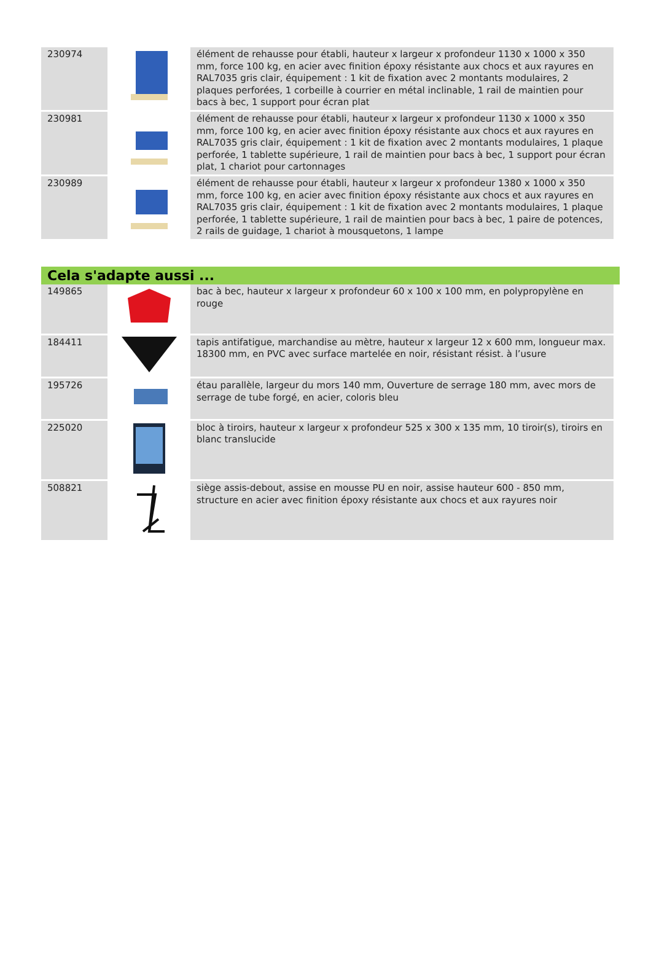| 230974 | | élément de rehausse pour établi, hauteur x largeur x profondeur 1130 x 1000 x 350 mm, force 100 kg, en acier avec finition époxy résistante aux chocs et aux rayures en RAL7035 gris clair, équipement : 1 kit de fixation avec 2 montants modulaires, 2 plaques perforées, 1 corbeille à courrier en métal inclinable, 1 rail de maintien pour bacs à bec, 1 support pour écran plat |
| 230981 | | élément de rehausse pour établi, hauteur x largeur x profondeur 1130 x 1000 x 350 mm, force 100 kg, en acier avec finition époxy résistante aux chocs et aux rayures en RAL7035 gris clair, équipement : 1 kit de fixation avec 2 montants modulaires, 1 plaque perforée, 1 tablette supérieure, 1 rail de maintien pour bacs à bec, 1 support pour écran plat, 1 chariot pour cartonnages |
| 230989 | | élément de rehausse pour établi, hauteur x largeur x profondeur 1380 x 1000 x 350 mm, force 100 kg, en acier avec finition époxy résistante aux chocs et aux rayures en RAL7035 gris clair, équipement : 1 kit de fixation avec 2 montants modulaires, 1 plaque perforée, 1 tablette supérieure, 1 rail de maintien pour bacs à bec, 1 paire de potences, 2 rails de guidage, 1 chariot à mousquetons, 1 lampe |
Cela s'adapte aussi ...
| 149865 | | bac à bec, hauteur x largeur x profondeur 60 x 100 x 100 mm, en polypropylène en rouge |
| 184411 | | tapis antifatigue, marchandise au mètre, hauteur x largeur 12 x 600 mm, longueur max. 18300 mm, en PVC avec surface martelée en noir, résistant résist. à l’usure |
| 195726 | | étau parallèle, largeur du mors 140 mm, Ouverture de serrage 180 mm, avec mors de serrage de tube forgé, en acier, coloris bleu |
| 225020 | | bloc à tiroirs, hauteur x largeur x profondeur 525 x 300 x 135 mm, 10 tiroir(s), tiroirs en blanc translucide |
| 508821 | | siège assis-debout, assise en mousse PU en noir, assise hauteur 600 - 850 mm, structure en acier avec finition époxy résistante aux chocs et aux rayures noir |